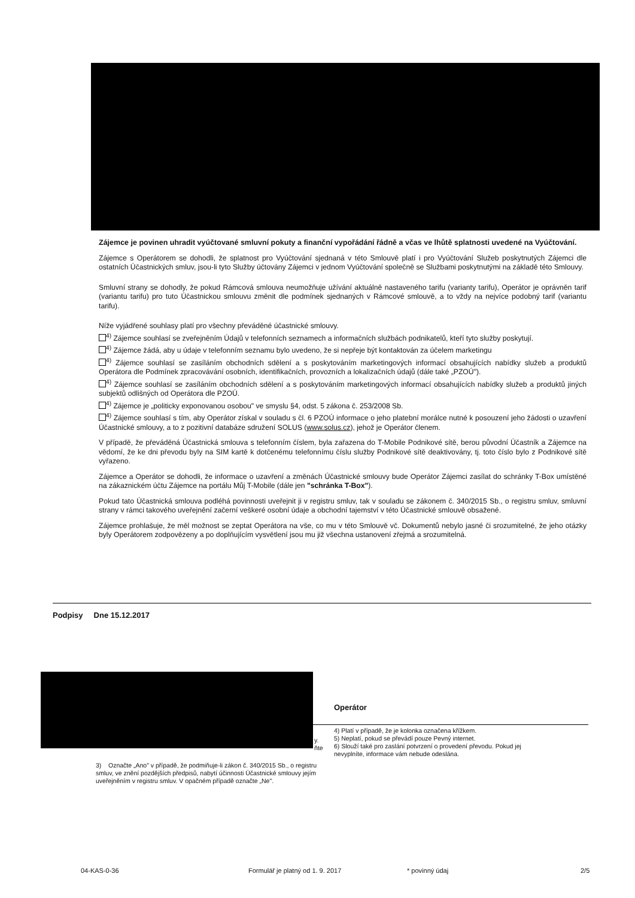Zájemce je povinen uhradit vyúčtované smluvní pokuty a finanční vypořádání řádně a včas ve lhůtě splatnosti uvedené na Vyúčtování.
Zájemce s Operátorem se dohodli, že splatnost pro Vyúčtování sjednaná v této Smlouvě platí i pro Vyúčtování Služeb poskytnutých Zájemci dle ostatních Účastnických smluv, jsou-li tyto Služby účtovány Zájemci v jednom Vyúčtování společně se Službami poskytnutými na základě této Smlouvy.
Smluvní strany se dohodly, že pokud Rámcová smlouva neumožňuje užívání aktuálně nastaveného tarifu (varianty tarifu), Operátor je oprávněn tarif (variantu tarifu) pro tuto Účastnickou smlouvu změnit dle podmínek sjednaných v Rámcové smlouvě, a to vždy na nejvíce podobný tarif (variantu tarifu).
Níže vyjádřené souhlasy platí pro všechny převáděné účastnické smlouvy.
<sup>4)</sup> Zájemce souhlasí se zveřejněním Údajů v telefonních seznamech a informačních službách podnikatelů, kteří tyto služby poskytují.
<sup>4)</sup> Zájemce žádá, aby u údaje v telefonním seznamu bylo uvedeno, že si nepřeje být kontaktován za účelem marketingu
<sup>4)</sup> Zájemce souhlasí se zasíláním obchodních sdělení a s poskytováním marketingových informací obsahujících nabídky služeb a produktů Operátora dle Podmínek zpracovávání osobních, identifikačních, provozních a lokalizačních údajů (dále také „PZOÚ").
<sup>4)</sup> Zájemce souhlasí se zasíláním obchodních sdělení a s poskytováním marketingových informací obsahujících nabídky služeb a produktů jiných subjektů odlišných od Operátora dle PZOÚ.
<sup>4)</sup> Zájemce je „politicky exponovanou osobou" ve smyslu §4, odst. 5 zákona č. 253/2008 Sb.
<sup>4)</sup> Zájemce souhlasí s tím, aby Operátor získal v souladu s čl. 6 PZOÚ informace o jeho platební morálce nutné k posouzení jeho žádosti o uzavření Účastnické smlouvy, a to z pozitivní databáze sdružení SOLUS (www.solus.cz), jehož je Operátor členem.
V případě, že převáděná Účastnická smlouva s telefonním číslem, byla zařazena do T-Mobile Podnikové sítě, berou původní Účastník a Zájemce na vědomí, že ke dni převodu byly na SIM kartě k dotčenému telefonnímu číslu služby Podnikové sítě deaktivovány, tj. toto číslo bylo z Podnikové sítě vyřazeno.
Zájemce a Operátor se dohodli, že informace o uzavření a změnách Účastnické smlouvy bude Operátor Zájemci zasílat do schránky T-Box umístěné na zákaznickém účtu Zájemce na portálu Můj T-Mobile (dále jen "schránka T-Box").
Pokud tato Účastnická smlouva podléhá povinnosti uveřejnit ji v registru smluv, tak v souladu se zákonem č. 340/2015 Sb., o registru smluv, smluvní strany v rámci takového uveřejnění začerní veškeré osobní údaje a obchodní tajemství v této Účastnické smlouvě obsažené.
Zájemce prohlašuje, že měl možnost se zeptat Operátora na vše, co mu v této Smlouvě vč. Dokumentů nebylo jasné či srozumitelné, že jeho otázky byly Operátorem zodpovězeny a po doplňujícím vysvětlení jsou mu již všechna ustanovení zřejmá a srozumitelná.
Podpisy Dne 15.12.2017
Operátor
y.
ňte
3) Označte „Ano" v případě, že podmiňuje-li zákon č. 340/2015 Sb., o registru smluv, ve znění pozdějších předpisů, nabytí účinnosti Účastnické smlouvy jejím uveřejněním v registru smluv. V opačném případě označte „Ne".
4) Platí v případě, že je kolonka označena křížkem.
5) Neplatí, pokud se převádí pouze Pevný internet.
6) Slouží také pro zaslání potvrzení o provedení převodu. Pokud jej nevyplníte, informace vám nebude odeslána.
04-KAS-0-36
Formulář je platný od 1. 9. 2017
* povinný údaj 2/5